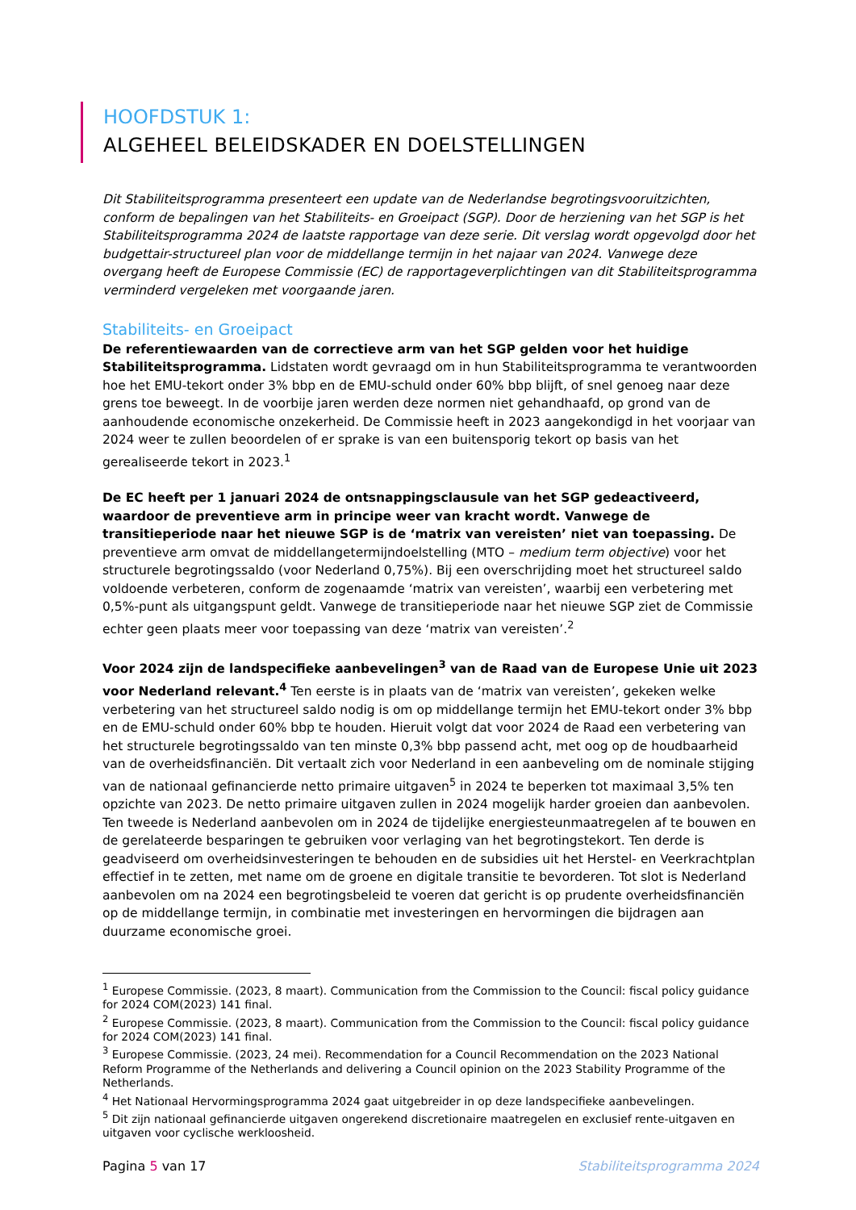HOOFDSTUK 1:
ALGEHEEL BELEIDSKADER EN DOELSTELLINGEN
Dit Stabiliteitsprogramma presenteert een update van de Nederlandse begrotingsvooruitzichten, conform de bepalingen van het Stabiliteits- en Groeipact (SGP). Door de herziening van het SGP is het Stabiliteitsprogramma 2024 de laatste rapportage van deze serie. Dit verslag wordt opgevolgd door het budgettair-structureel plan voor de middellange termijn in het najaar van 2024. Vanwege deze overgang heeft de Europese Commissie (EC) de rapportageverplichtingen van dit Stabiliteitsprogramma verminderd vergeleken met voorgaande jaren.
Stabiliteits- en Groeipact
De referentiewaarden van de correctieve arm van het SGP gelden voor het huidige Stabiliteitsprogramma. Lidstaten wordt gevraagd om in hun Stabiliteitsprogramma te verantwoorden hoe het EMU-tekort onder 3% bbp en de EMU-schuld onder 60% bbp blijft, of snel genoeg naar deze grens toe beweegt. In de voorbije jaren werden deze normen niet gehandhaafd, op grond van de aanhoudende economische onzekerheid. De Commissie heeft in 2023 aangekondigd in het voorjaar van 2024 weer te zullen beoordelen of er sprake is van een buitensporig tekort op basis van het gerealiseerde tekort in 2023.<sup>1</sup>
De EC heeft per 1 januari 2024 de ontsnappingsclausule van het SGP gedeactiveerd, waardoor de preventieve arm in principe weer van kracht wordt. Vanwege de transitieperiode naar het nieuwe SGP is de ‘matrix van vereisten’ niet van toepassing. De preventieve arm omvat de middellangetermijndoelstelling (MTO – medium term objective) voor het structurele begrotingssaldo (voor Nederland 0,75%). Bij een overschrijding moet het structureel saldo voldoende verbeteren, conform de zogenaamde ‘matrix van vereisten’, waarbij een verbetering met 0,5%-punt als uitgangspunt geldt. Vanwege de transitieperiode naar het nieuwe SGP ziet de Commissie echter geen plaats meer voor toepassing van deze ‘matrix van vereisten’.<sup>2</sup>
Voor 2024 zijn de landspecifieke aanbevelingen<sup>3</sup> van de Raad van de Europese Unie uit 2023 voor Nederland relevant.<sup>4</sup> Ten eerste is in plaats van de ‘matrix van vereisten’, gekeken welke verbetering van het structureel saldo nodig is om op middellange termijn het EMU-tekort onder 3% bbp en de EMU-schuld onder 60% bbp te houden. Hieruit volgt dat voor 2024 de Raad een verbetering van het structurele begrotingssaldo van ten minste 0,3% bbp passend acht, met oog op de houdbaarheid van de overheidsfinanciën. Dit vertaalt zich voor Nederland in een aanbeveling om de nominale stijging van de nationaal gefinancierde netto primaire uitgaven<sup>5</sup> in 2024 te beperken tot maximaal 3,5% ten opzichte van 2023. De netto primaire uitgaven zullen in 2024 mogelijk harder groeien dan aanbevolen. Ten tweede is Nederland aanbevolen om in 2024 de tijdelijke energiesteunmaatregelen af te bouwen en de gerelateerde besparingen te gebruiken voor verlaging van het begrotingstekort. Ten derde is geadviseerd om overheidsinvesteringen te behouden en de subsidies uit het Herstel- en Veerkrachtplan effectief in te zetten, met name om de groene en digitale transitie te bevorderen. Tot slot is Nederland aanbevolen om na 2024 een begrotingsbeleid te voeren dat gericht is op prudente overheidsfinanciën op de middellange termijn, in combinatie met investeringen en hervormingen die bijdragen aan duurzame economische groei.
<sup>1</sup> Europese Commissie. (2023, 8 maart). Communication from the Commission to the Council: fiscal policy guidance for 2024 COM(2023) 141 final.
<sup>2</sup> Europese Commissie. (2023, 8 maart). Communication from the Commission to the Council: fiscal policy guidance for 2024 COM(2023) 141 final.
<sup>3</sup> Europese Commissie. (2023, 24 mei). Recommendation for a Council Recommendation on the 2023 National Reform Programme of the Netherlands and delivering a Council opinion on the 2023 Stability Programme of the Netherlands.
<sup>4</sup> Het Nationaal Hervormingsprogramma 2024 gaat uitgebreider in op deze landspecifieke aanbevelingen.
<sup>5</sup> Dit zijn nationaal gefinancierde uitgaven ongerekend discretionaire maatregelen en exclusief rente-uitgaven en uitgaven voor cyclische werkloosheid.
Pagina 5 van 17 Stabiliteitsprogramma 2024